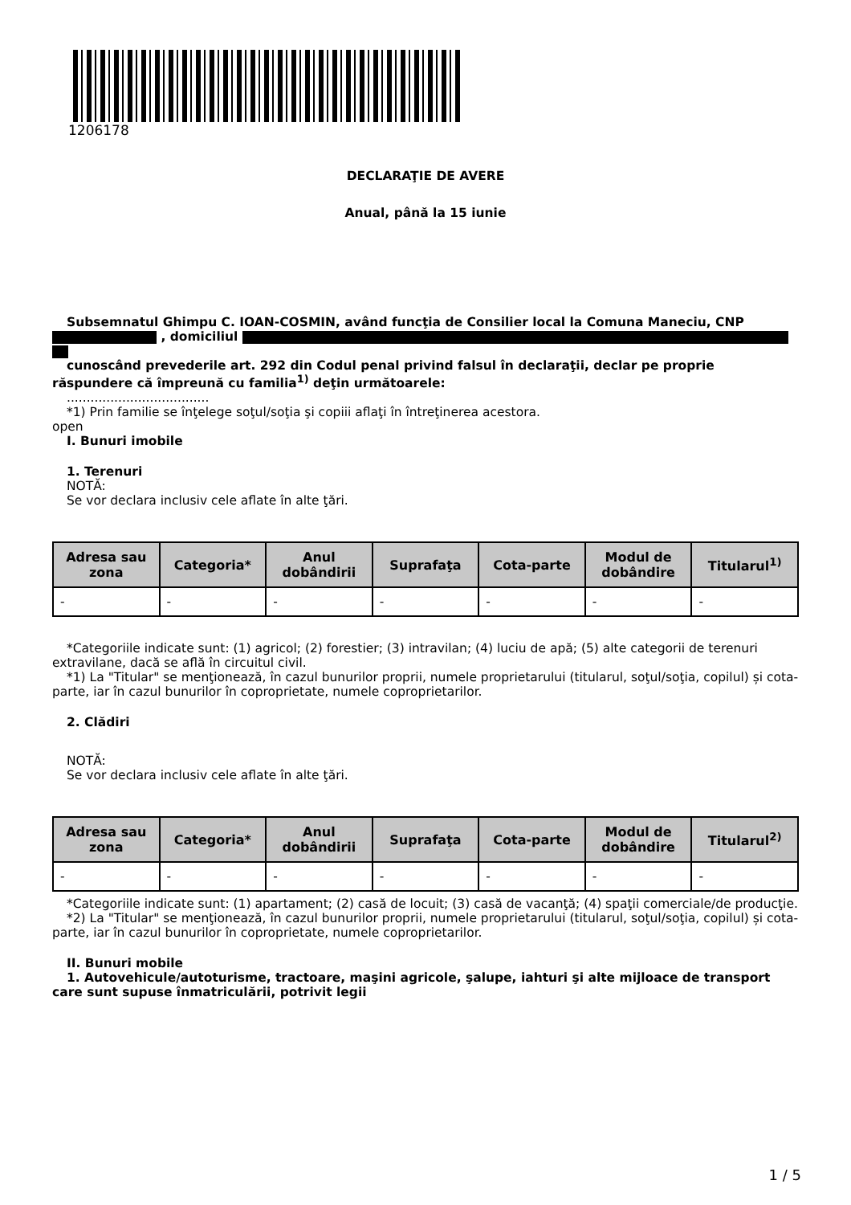1206178
DECLARAŢIE DE AVERE
Anual, până la 15 iunie
Subsemnatul Ghimpu C. IOAN-COSMIN, având funcţia de Consilier local la Comuna Maneciu, CNP , domiciliul
cunoscând prevederile art. 292 din Codul penal privind falsul în declaraţii, declar pe proprie răspundere că împreună cu familia<sup>1)</sup> deţin următoarele:
....................................
*1) Prin familie se înţelege soţul/soţia şi copiii aflaţi în întreţinerea acestora.
open
I. Bunuri imobile
1. Terenuri
NOTĂ:
Se vor declara inclusiv cele aflate în alte ţări.
| Adresa sau zona | Categoria* | Anul dobândirii | Suprafaţa | Cota-parte | Modul de dobândire | Titularul<sup>1)</sup> |
| --- | --- | --- | --- | --- | --- | --- |
| - | - | - | - | - | - | - |
*Categoriile indicate sunt: (1) agricol; (2) forestier; (3) intravilan; (4) luciu de apă; (5) alte categorii de terenuri extravilane, dacă se află în circuitul civil.
*1) La "Titular" se menţionează, în cazul bunurilor proprii, numele proprietarului (titularul, soţul/soţia, copilul) și cota-parte, iar în cazul bunurilor în coproprietate, numele coproprietarilor.
2. Clădiri
NOTĂ:
Se vor declara inclusiv cele aflate în alte ţări.
| Adresa sau zona | Categoria* | Anul dobândirii | Suprafaţa | Cota-parte | Modul de dobândire | Titularul<sup>2)</sup> |
| --- | --- | --- | --- | --- | --- | --- |
| - | - | - | - | - | - | - |
*Categoriile indicate sunt: (1) apartament; (2) casă de locuit; (3) casă de vacanţă; (4) spaţii comerciale/de producţie.
*2) La "Titular" se menţionează, în cazul bunurilor proprii, numele proprietarului (titularul, soţul/soţia, copilul) și cota-parte, iar în cazul bunurilor în coproprietate, numele coproprietarilor.
II. Bunuri mobile
1. Autovehicule/autoturisme, tractoare, maşini agricole, şalupe, iahturi şi alte mijloace de transport care sunt supuse înmatriculării, potrivit legii
1 / 5